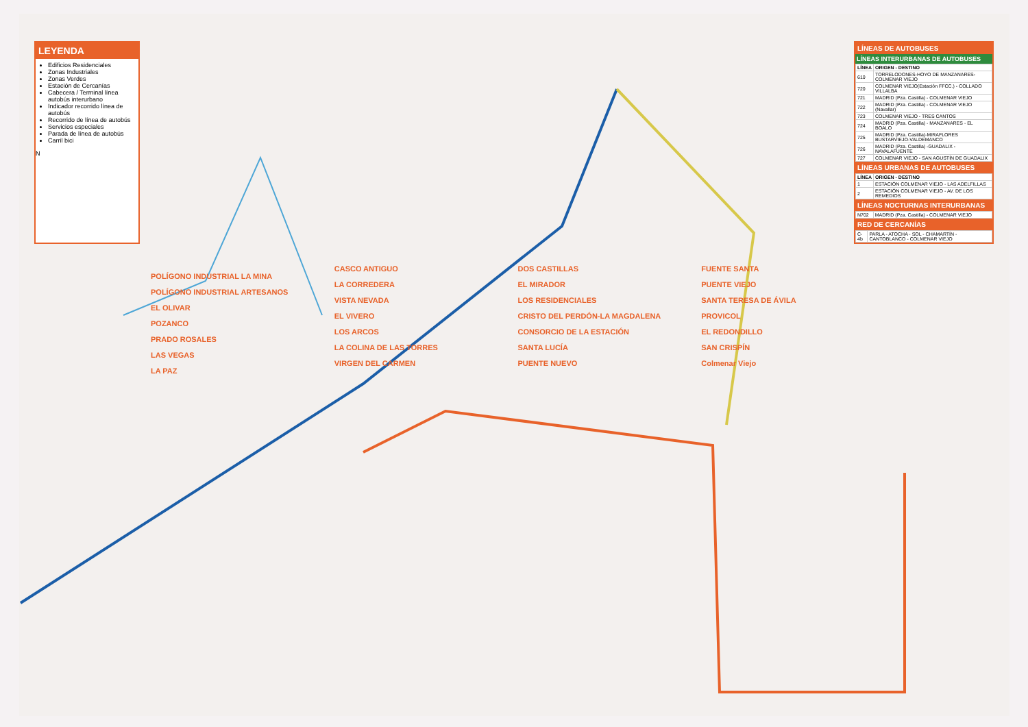LEYENDA
Edificios Residenciales
Zonas Industriales
Zonas Verdes
Estación de Cercanías
Cabecera / Terminal línea autobús interurbano
Indicador recorrido línea de autobús
Recorrido de línea de autobús
Servicios especiales
Parada de línea de autobús
Carril bici
N
LÍNEAS DE AUTOBUSES
LÍNEAS INTERURBANAS DE AUTOBUSES
| LÍNEA | ORIGEN - DESTINO |
| --- | --- |
| 610 | TORRELODONES-HOYO DE MANZANARES-COLMENAR VIEJO |
| 720 | COLMENAR VIEJO(Estación FFCC.) - COLLADO VILLALBA |
| 721 | MADRID (Pza. Castilla) - COLMENAR VIEJO |
| 722 | MADRID (Pza. Castilla) - COLMENAR VIEJO (Navallar) |
| 723 | COLMENAR VIEJO - TRES CANTOS |
| 724 | MADRID (Pza. Castilla) - MANZANARES - EL BOALO |
| 725 | MADRID (Pza. Castilla)-MIRAFLORES BUSTARVIEJO-VALDEMANCO |
| 726 | MADRID (Pza. Castilla) -GUADALIX - NAVALAFUENTE |
| 727 | COLMENAR VIEJO - SAN AGUSTÍN DE GUADALIX |
LÍNEAS URBANAS DE AUTOBUSES
| LÍNEA | ORIGEN - DESTINO |
| --- | --- |
| 1 | ESTACIÓN COLMENAR VIEJO - LAS ADELFILLAS |
| 2 | ESTACIÓN COLMENAR VIEJO - AV. DE LOS REMEDIOS |
LÍNEAS NOCTURNAS INTERURBANAS
| N702 | MADRID (Pza. Castilla) - COLMENAR VIEJO |
RED DE CERCANÍAS
| C-4b | PARLA - ATOCHA - SOL - CHAMARTÍN - CANTOBLANCO - COLMENAR VIEJO |
POLÍGONO INDUSTRIAL LA MINA
POLÍGONO INDUSTRIAL ARTESANOS
EL OLIVAR
POZANCO
PRADO ROSALES
LAS VEGAS
LA PAZ
CASCO ANTIGUO
LA CORREDERA
VISTA NEVADA
EL VIVERO
LOS ARCOS
LA COLINA DE LAS TORRES
VIRGEN DEL CARMEN
DOS CASTILLAS
EL MIRADOR
LOS RESIDENCIALES
CRISTO DEL PERDÓN-LA MAGDALENA
CONSORCIO DE LA ESTACIÓN
SANTA LUCÍA
PUENTE NUEVO
FUENTE SANTA
PUENTE VIEJO
SANTA TERESA DE ÁVILA
PROVICOL
EL REDONDILLO
SAN CRISPÍN
Colmenar Viejo